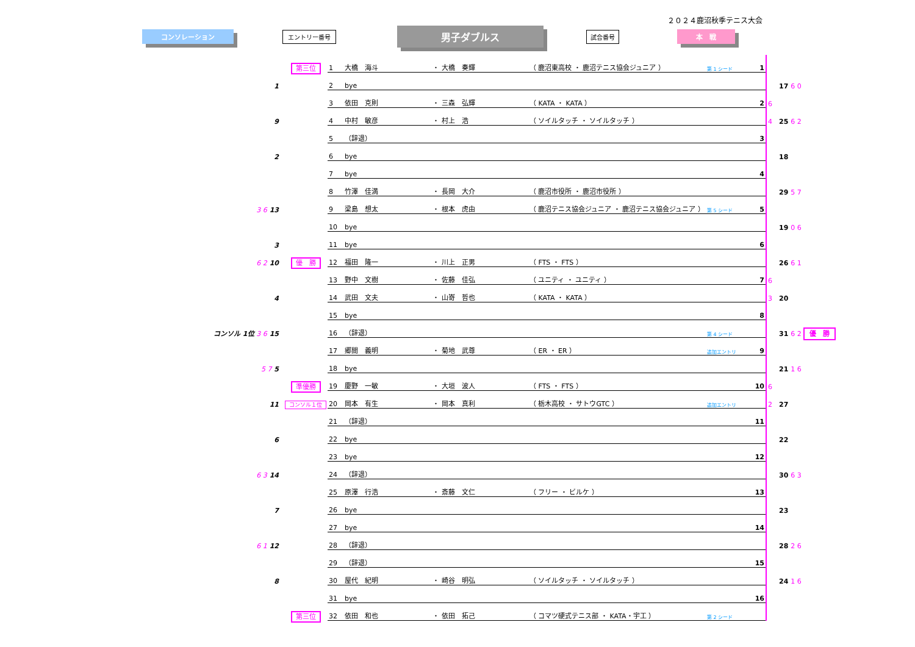２０２４鹿沼秋季テニス大会
コンソレーション エントリー番号
男子ダブルス
試合番号 本　戦
| | 第三位 | 1 | 大橋 海斗 | ・ | 大橋 奏輝 | （ 鹿沼東高校 ・ 鹿沼テニス協会ジュニア ） | 第 1 シード | 1 | | |
| 1 | | 2 | bye | | | | | | | 17 6 0 |
| | | 3 | 依田 克則 | ・ | 三森 弘輝 | （ KATA ・ KATA ） | | 2 | 6 | |
| 9 | | 4 | 中村 敏彦 | ・ | 村上 浩 | （ ソイルタッチ ・ ソイルタッチ ） | | | 4 | 25 6 2 |
| | | 5 | （辞退） | | | | | 3 | | |
| 2 | | 6 | bye | | | | | | | 18 |
| | | 7 | bye | | | | | 4 | | |
| | | 8 | 竹澤 佳満 | ・ | 長岡 大介 | （ 鹿沼市役所 ・ 鹿沼市役所 ） | | | | 29 5 7 |
| 3 6 13 | | 9 | 梁島 想太 | ・ | 根本 虎由 | （ 鹿沼テニス協会ジュニア ・ 鹿沼テニス協会ジュニア ） | 第 5 シード | 5 | | |
| | | 10 | bye | | | | | | | 19 0 6 |
| 3 | | 11 | bye | | | | | 6 | | |
| 6 2 10 | 優 勝 | 12 | 福田 隆一 | ・ | 川上 正男 | （ FTS ・ FTS ） | | | | 26 6 1 |
| | | 13 | 野中 文樹 | ・ | 佐藤 佳弘 | （ ユニティ ・ ユニティ ） | | 7 | 6 | |
| 4 | | 14 | 武田 文夫 | ・ | 山嵜 哲也 | （ KATA ・ KATA ） | | | 3 | 20 |
| | | 15 | bye | | | | | 8 | | |
| コンソル 1位 3 6 15 | | 16 | （辞退） | | | | 第 4 シード | | | 31 6 2 優 勝 |
| | | 17 | 郷間 義明 | ・ | 菊地 武尊 | （ ER ・ ER ） | 追加エントリ | 9 | | |
| 5 7 5 | | 18 | bye | | | | | | | 21 1 6 |
| | 準優勝 | 19 | 慶野 一敏 | ・ | 大垣 波人 | （ FTS ・ FTS ） | | 10 | 6 | |
| 11 | コンソル１位 | 20 | 岡本 有生 | ・ | 岡本 真利 | （ 栃木高校 ・ サトウGTC ） | 追加エントリ | | 2 | 27 |
| | | 21 | （辞退） | | | | | 11 | | |
| 6 | | 22 | bye | | | | | | | 22 |
| | | 23 | bye | | | | | 12 | | |
| 6 3 14 | | 24 | （辞退） | | | | | | | 30 6 3 |
| | | 25 | 原澤 行浩 | ・ | 斎藤 文仁 | （ フリー ・ ビルケ ） | | 13 | | |
| 7 | | 26 | bye | | | | | | | 23 |
| | | 27 | bye | | | | | 14 | | |
| 6 1 12 | | 28 | （辞退） | | | | | | | 28 2 6 |
| | | 29 | （辞退） | | | | | 15 | | |
| 8 | | 30 | 屋代 紀明 | ・ | 崎谷 明弘 | （ ソイルタッチ ・ ソイルタッチ ） | | | | 24 1 6 |
| | | 31 | bye | | | | | 16 | | |
| | 第三位 | 32 | 依田 和也 | ・ | 依田 拓己 | （ コマツ硬式テニス部 ・ KATA・宇工 ） | 第 2 シード | | | |